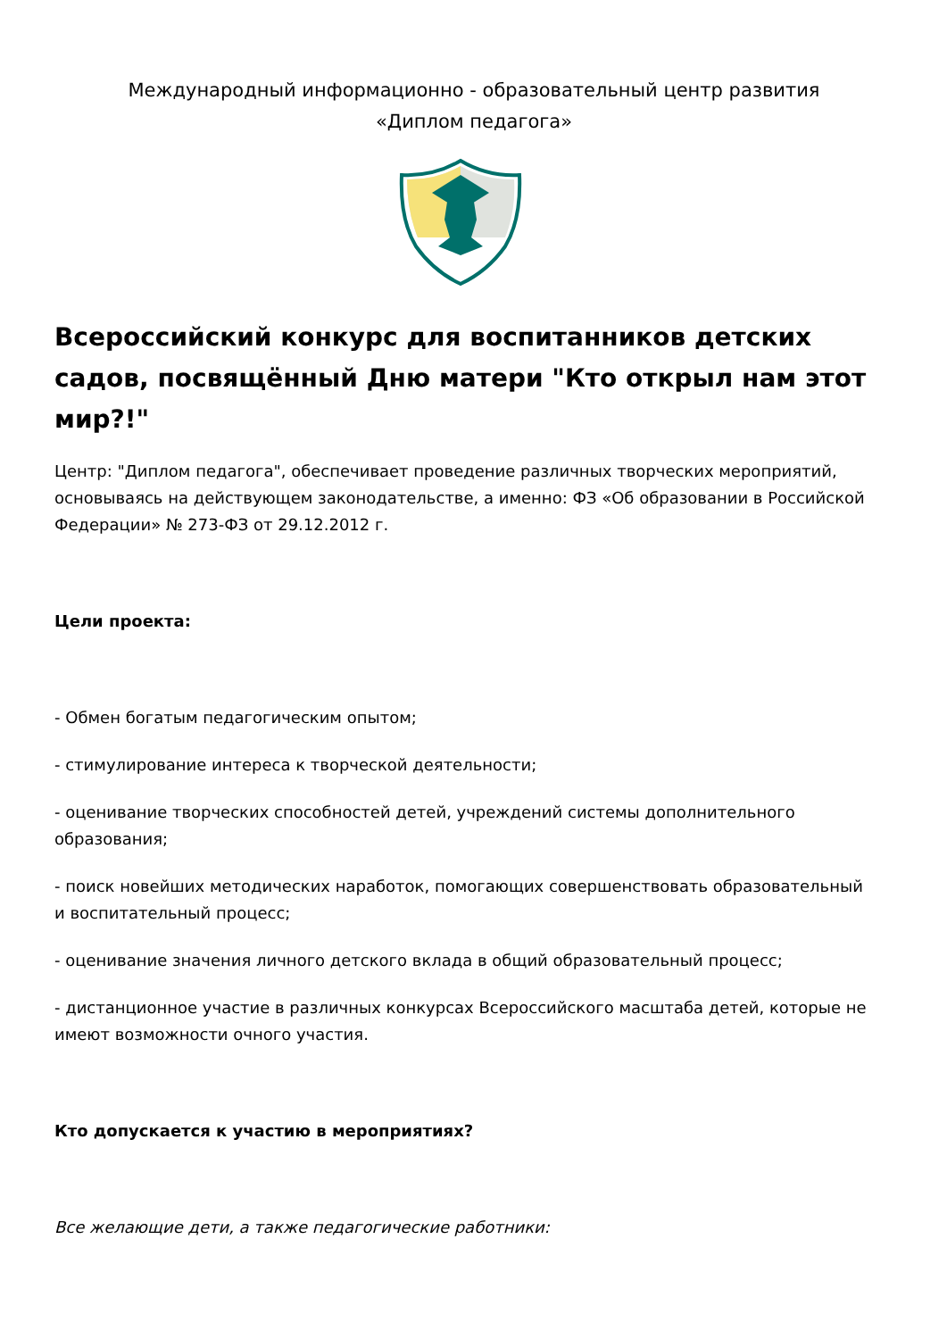Международный информационно - образовательный центр развития
«Диплом педагога»
Всероссийский конкурс для воспитанников детских садов, посвящённый Дню матери "Кто открыл нам этот мир?!"
Центр: "Диплом педагога", обеспечивает проведение различных творческих мероприятий, основываясь на действующем законодательстве, а именно: ФЗ «Об образовании в Российской Федерации» № 273-ФЗ от 29.12.2012 г.
Цели проекта:
- Обмен богатым педагогическим опытом;
- стимулирование интереса к творческой деятельности;
- оценивание творческих способностей детей, учреждений системы дополнительного образования;
- поиск новейших методических наработок, помогающих совершенствовать образовательный и воспитательный процесс;
- оценивание значения личного детского вклада в общий образовательный процесс;
- дистанционное участие в различных конкурсах Всероссийского масштаба детей, которые не имеют возможности очного участия.
Кто допускается к участию в мероприятиях?
Все желающие дети, а также педагогические работники: